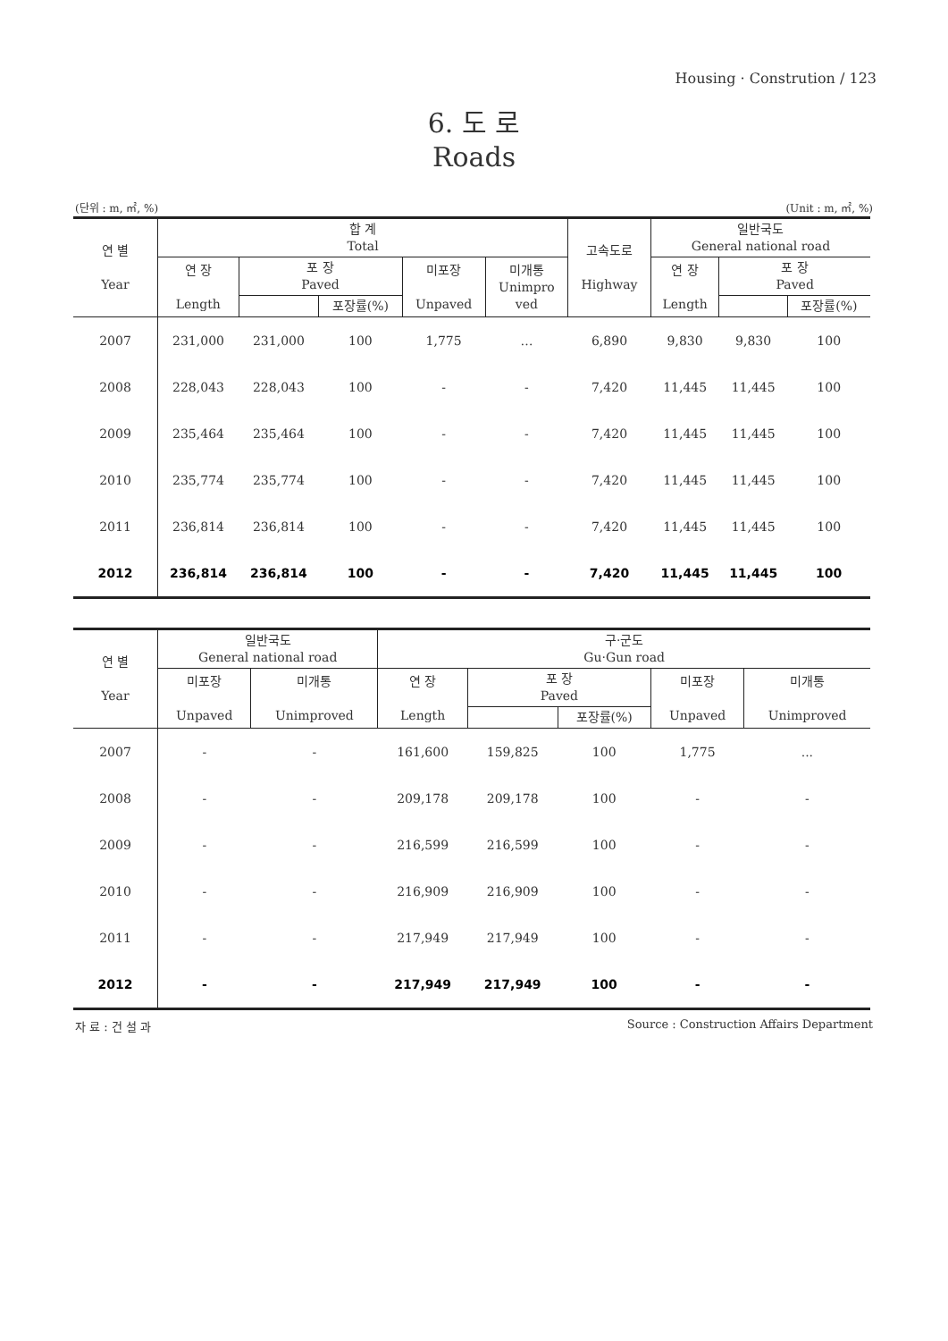Housing · Constrution / 123
6. 도 로
Roads
(단위 : m, ㎡, %) (Unit : m, ㎡, %)
| 연 별 Year | 합 계 Total | | | | | 고속도로 Highway | 일반국도 General national road | | |
| --- | --- | --- | --- | --- | --- | --- | --- | --- | --- |
| | 연 장 Length | 포 장 Paved | | 미포장 Unpaved | 미개통 Unimpro ved | | 연 장 Length | 포 장 Paved | |
| | | | 포장률(%) | | | | | | 포장률(%) |
| 2007 | 231,000 | 231,000 | 100 | 1,775 | … | 6,890 | 9,830 | 9,830 | 100 |
| 2008 | 228,043 | 228,043 | 100 | - | - | 7,420 | 11,445 | 11,445 | 100 |
| 2009 | 235,464 | 235,464 | 100 | - | - | 7,420 | 11,445 | 11,445 | 100 |
| 2010 | 235,774 | 235,774 | 100 | - | - | 7,420 | 11,445 | 11,445 | 100 |
| 2011 | 236,814 | 236,814 | 100 | - | - | 7,420 | 11,445 | 11,445 | 100 |
| 2012 | 236,814 | 236,814 | 100 | - | - | 7,420 | 11,445 | 11,445 | 100 |
| 연 별 Year | 일반국도 General national road | | 구·군도 Gu·Gun road | | | | |
| --- | --- | --- | --- | --- | --- | --- | --- |
| | 미포장 Unpaved | 미개통 Unimproved | 연 장 Length | 포 장 Paved | | 미포장 Unpaved | 미개통 Unimproved |
| | | | | | 포장률(%) | | |
| 2007 | - | - | 161,600 | 159,825 | 100 | 1,775 | ... |
| 2008 | - | - | 209,178 | 209,178 | 100 | - | - |
| 2009 | - | - | 216,599 | 216,599 | 100 | - | - |
| 2010 | - | - | 216,909 | 216,909 | 100 | - | - |
| 2011 | - | - | 217,949 | 217,949 | 100 | - | - |
| 2012 | - | - | 217,949 | 217,949 | 100 | - | - |
자 료 : 건 설 과 Source : Construction Affairs Department